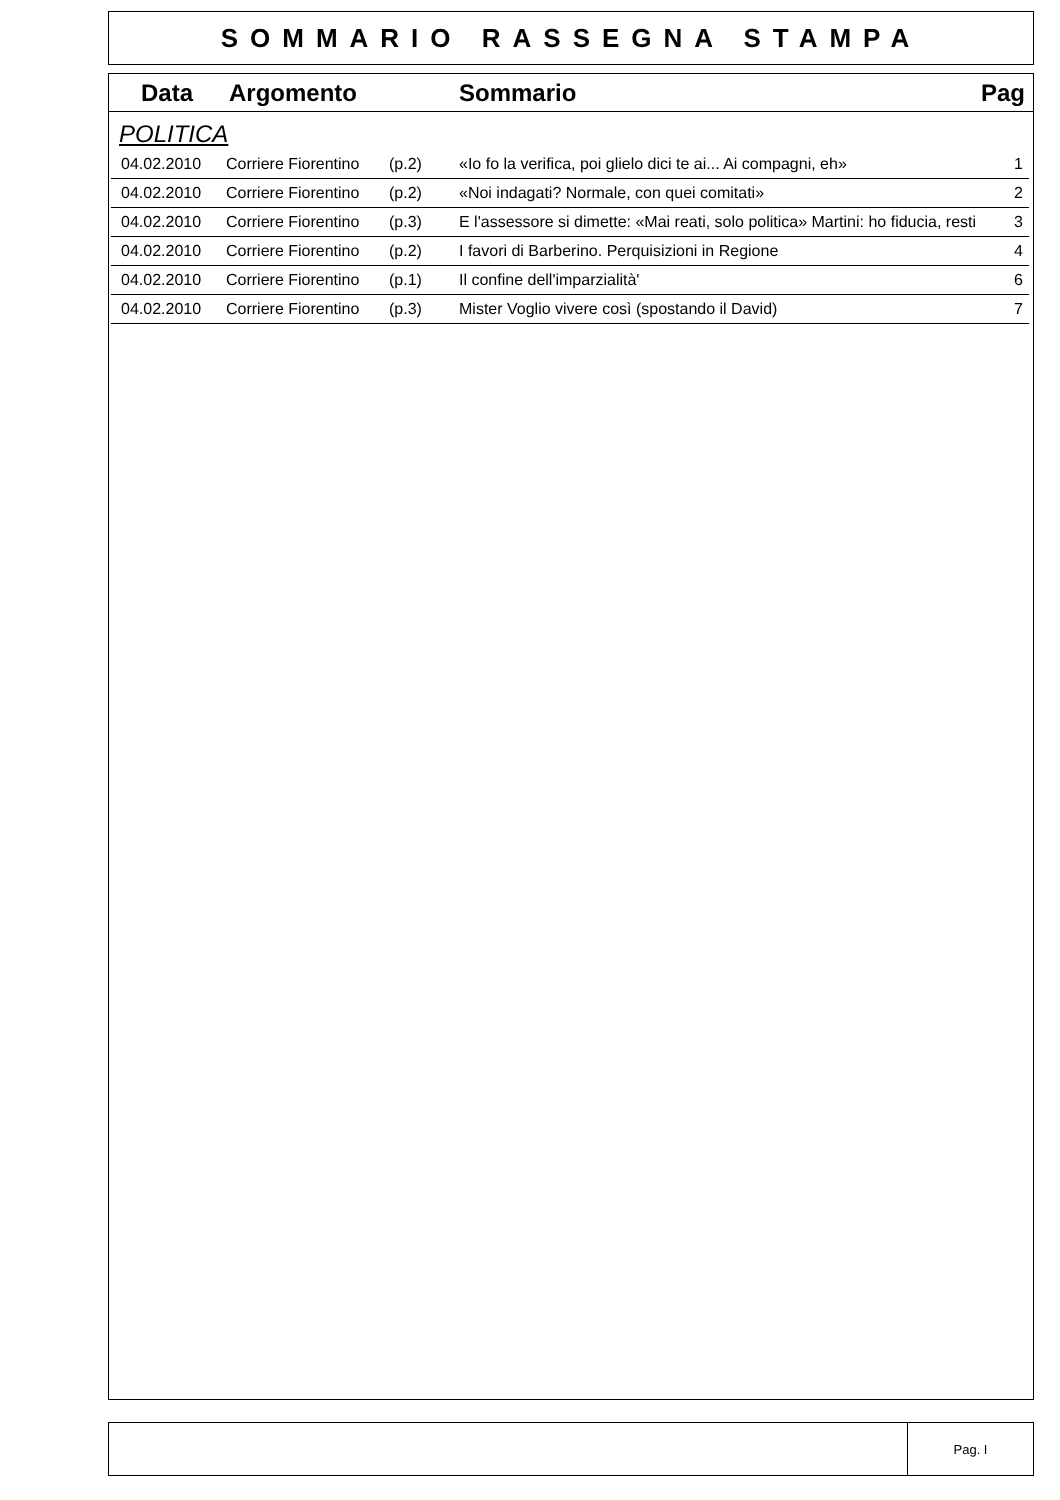SOMMARIO RASSEGNA STAMPA
Data Argomento Sommario Pag
POLITICA
| 04.02.2010 | Corriere Fiorentino | (p.2) | «Io fo la verifica, poi glielo dici te ai... Ai compagni, eh» | 1 |
| 04.02.2010 | Corriere Fiorentino | (p.2) | «Noi indagati? Normale, con quei comitati» | 2 |
| 04.02.2010 | Corriere Fiorentino | (p.3) | E l'assessore si dimette: «Mai reati, solo politica» Martini: ho fiducia, resti | 3 |
| 04.02.2010 | Corriere Fiorentino | (p.2) | I favori di Barberino. Perquisizioni in Regione | 4 |
| 04.02.2010 | Corriere Fiorentino | (p.1) | Il confine dell'imparzialità' | 6 |
| 04.02.2010 | Corriere Fiorentino | (p.3) | Mister Voglio vivere così (spostando il David) | 7 |
Pag. I